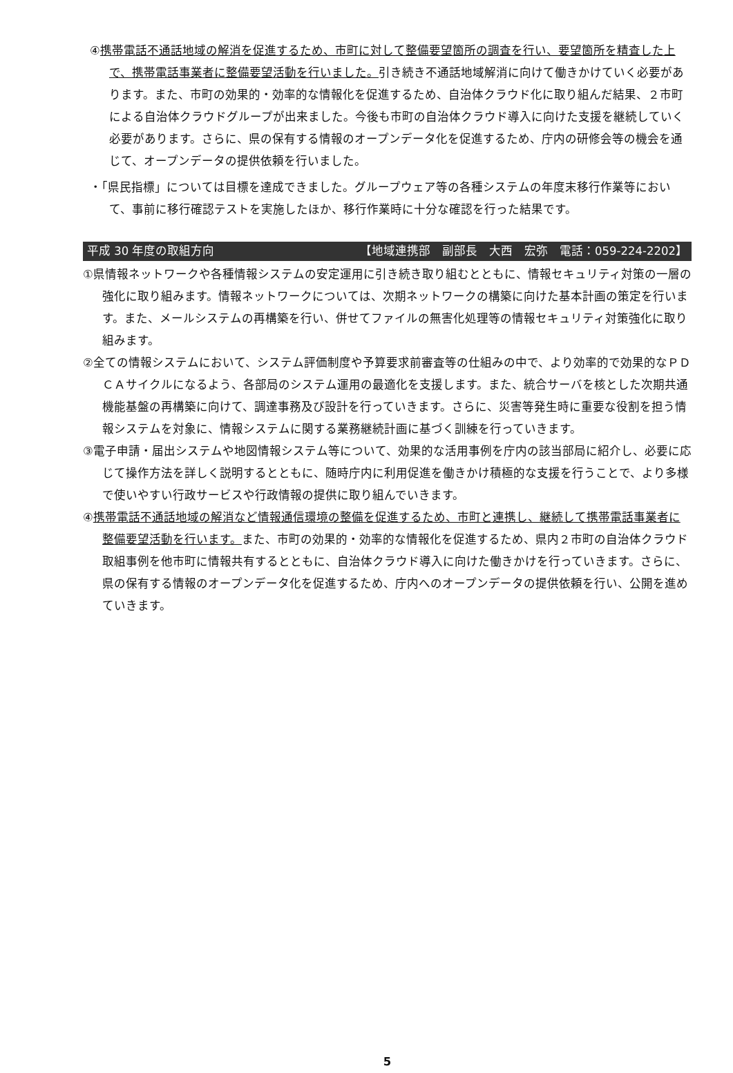④携帯電話不通話地域の解消を促進するため、市町に対して整備要望箇所の調査を行い、要望箇所を精査した上で、携帯電話事業者に整備要望活動を行いました。引き続き不通話地域解消に向けて働きかけていく必要があります。また、市町の効果的・効率的な情報化を促進するため、自治体クラウド化に取り組んだ結果、２市町による自治体クラウドグループが出来ました。今後も市町の自治体クラウド導入に向けた支援を継続していく必要があります。さらに、県の保有する情報のオープンデータ化を促進するため、庁内の研修会等の機会を通じて、オープンデータの提供依頼を行いました。
・「県民指標」については目標を達成できました。グループウェア等の各種システムの年度末移行作業等において、事前に移行確認テストを実施したほか、移行作業時に十分な確認を行った結果です。
平成 30 年度の取組方向 【地域連携部　副部長　大西　宏弥　電話：059-224-2202】
①県情報ネットワークや各種情報システムの安定運用に引き続き取り組むとともに、情報セキュリティ対策の一層の強化に取り組みます。情報ネットワークについては、次期ネットワークの構築に向けた基本計画の策定を行います。また、メールシステムの再構築を行い、併せてファイルの無害化処理等の情報セキュリティ対策強化に取り組みます。
②全ての情報システムにおいて、システム評価制度や予算要求前審査等の仕組みの中で、より効率的で効果的なＰＤＣＡサイクルになるよう、各部局のシステム運用の最適化を支援します。また、統合サーバを核とした次期共通機能基盤の再構築に向けて、調達事務及び設計を行っていきます。さらに、災害等発生時に重要な役割を担う情報システムを対象に、情報システムに関する業務継続計画に基づく訓練を行っていきます。
③電子申請・届出システムや地図情報システム等について、効果的な活用事例を庁内の該当部局に紹介し、必要に応じて操作方法を詳しく説明するとともに、随時庁内に利用促進を働きかけ積極的な支援を行うことで、より多様で使いやすい行政サービスや行政情報の提供に取り組んでいきます。
④携帯電話不通話地域の解消など情報通信環境の整備を促進するため、市町と連携し、継続して携帯電話事業者に整備要望活動を行います。また、市町の効果的・効率的な情報化を促進するため、県内２市町の自治体クラウド取組事例を他市町に情報共有するとともに、自治体クラウド導入に向けた働きかけを行っていきます。さらに、県の保有する情報のオープンデータ化を促進するため、庁内へのオープンデータの提供依頼を行い、公開を進めていきます。
5